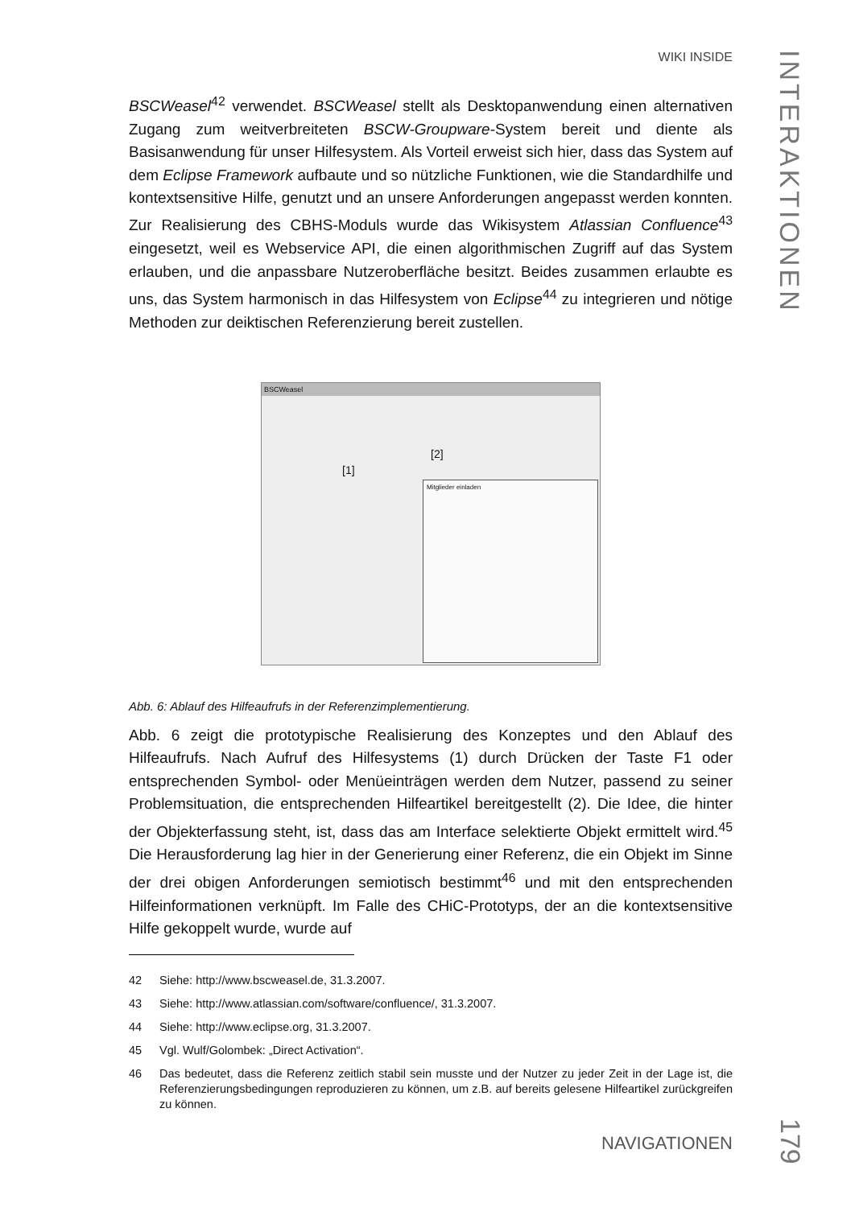WIKI INSIDE
INTERAKTIONEN
BSCWeasel<sup>42</sup> verwendet. BSCWeasel stellt als Desktopanwendung einen alternativen Zugang zum weitverbreiteten BSCW-Groupware-System bereit und diente als Basisanwendung für unser Hilfesystem. Als Vorteil erweist sich hier, dass das System auf dem Eclipse Framework aufbaute und so nützliche Funktionen, wie die Standardhilfe und kontextsensitive Hilfe, genutzt und an unsere Anforderungen angepasst werden konnten. Zur Realisierung des CBHS-Moduls wurde das Wikisystem Atlassian Confluence<sup>43</sup> eingesetzt, weil es Webservice API, die einen algorithmischen Zugriff auf das System erlauben, und die anpassbare Nutzeroberfläche besitzt. Beides zusammen erlaubte es uns, das System harmonisch in das Hilfesystem von Eclipse<sup>44</sup> zu integrieren und nötige Methoden zur deiktischen Referenzierung bereit zustellen.
BSCWeasel
[1]
[2]
Mitglieder einladen
Abb. 6: Ablauf des Hilfeaufrufs in der Referenzimplementierung.
Abb. 6 zeigt die prototypische Realisierung des Konzeptes und den Ablauf des Hilfeaufrufs. Nach Aufruf des Hilfesystems (1) durch Drücken der Taste F1 oder entsprechenden Symbol- oder Menüeinträgen werden dem Nutzer, passend zu seiner Problemsituation, die entsprechenden Hilfeartikel bereitgestellt (2). Die Idee, die hinter der Objekterfassung steht, ist, dass das am Interface selektierte Objekt ermittelt wird.<sup>45</sup> Die Herausforderung lag hier in der Generierung einer Referenz, die ein Objekt im Sinne der drei obigen Anforderungen semiotisch bestimmt<sup>46</sup> und mit den entsprechenden Hilfeinformationen verknüpft. Im Falle des CHiC-Prototyps, der an die kontextsensitive Hilfe gekoppelt wurde, wurde auf
42 Siehe: http://www.bscweasel.de, 31.3.2007.
43 Siehe: http://www.atlassian.com/software/confluence/, 31.3.2007.
44 Siehe: http://www.eclipse.org, 31.3.2007.
45 Vgl. Wulf/Golombek: „Direct Activation“.
46 Das bedeutet, dass die Referenz zeitlich stabil sein musste und der Nutzer zu jeder Zeit in der Lage ist, die Referenzierungsbedingungen reproduzieren zu können, um z.B. auf bereits gelesene Hilfeartikel zurückgreifen zu können.
NAVIGATIONEN
179